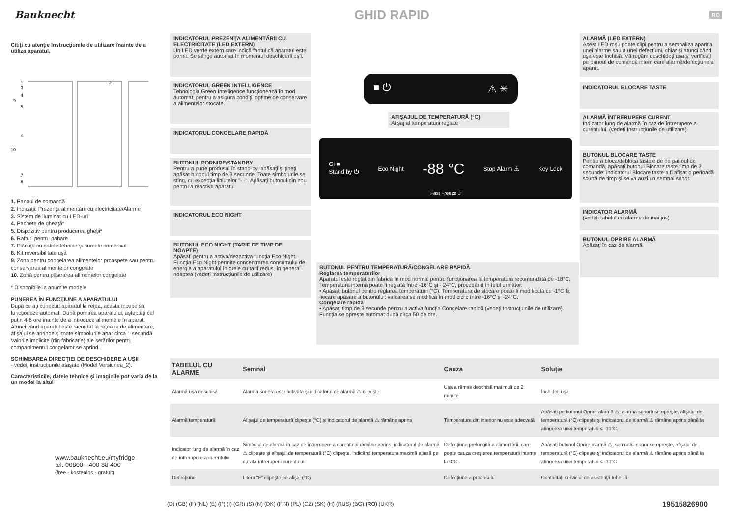Bauknecht GHID RAPID RO
Citiţi cu atenţie Instrucţiunile de utilizare înainte de a utiliza aparatul.
1
3
4
9
5
6
10
7
8
2
1. Panoul de comandă
2. Indicaţii: Prezenţa alimentării cu electricitate/Alarme
3. Sistem de iluminat cu LED-uri
4. Pachete de gheaţă*
5. Dispozitiv pentru producerea gheţii*
6. Rafturi pentru pahare
7. Plăcuţă cu datele tehnice şi numele comercial
8. Kit reversibilitate uşă
9. Zona pentru congelarea alimentelor proaspete sau pentru conservarea alimentelor congelate
10. Zonă pentru păstrarea alimentelor congelate
* Disponibile la anumite modele
PUNEREA ÎN FUNCŢIUNE A APARATULUI
După ce aţi conectat aparatul la reţea, acesta începe să funcţioneze automat. După pornirea aparatului, aşteptaţi cel puţin 4-6 ore înainte de a introduce alimentele în aparat. Atunci când aparatul este racordat la reţeaua de alimentare, afişajul se aprinde şi toate simbolurile apar circa 1 secundă. Valorile implicite (din fabricaţie) ale setărilor pentru compartimentul congelator se aprind.
SCHIMBAREA DIRECŢIEI DE DESCHIDERE A UŞII
- vedeţi instrucţiunile ataşate (Model Versiunea_2).
Caracteristicile, datele tehnice şi imaginile pot varia de la un model la altul
www.bauknecht.eu/myfridge
tel. 00800 - 400 88 400
(free - kostenlos - gratuit)
INDICATORUL PREZENŢA ALIMENTĂRII CU ELECTRICITATE (LED EXTERN)
Un LED verde extern care indică faptul că aparatul este pornit. Se stinge automat în momentul deschiderii uşii.
INDICATORUL GREEN INTELLIGENCE
Tehnologia Green Intelligence funcţionează în mod automat, pentru a asigura condiţii optime de conservare a alimentelor stocate.
INDICATORUL CONGELARE RAPIDĂ
BUTONUL PORNIRE/STANDBY
Pentru a pune produsul în stand-by, apăsaţi şi ţineţi apăsat butonul timp de 3 secunde. Toate simbolurile se sting, cu excepţia liniuţelor "- -". Apăsaţi butonul din nou pentru a reactiva aparatul
INDICATORUL ECO NIGHT
BUTONUL ECO NIGHT (TARIF DE TIMP DE NOAPTE)
Apăsaţi pentru a activa/dezactiva funcţia Eco Night. Funcţia Eco Night permite concentrarea consumului de energie a aparatului în orele cu tarif redus, în general noaptea (vedeţi Instrucţiunile de utilizare)
■ ⏻ ⚠ ✳
AFIŞAJUL DE TEMPERATURĂ (°C)
Afişaj al temperaturii reglate
Gi ■
Stand by ⏻ Eco Night -88 °C Stop Alarm ⚠ Key Lock
Fast Freeze 3"
ALARMĂ (LED EXTERN)
Acest LED roşu poate clipi pentru a semnaliza apariţia unei alarme sau a unei defecţiuni, chiar şi atunci când uşa este închisă. Vă rugăm deschideţi uşa şi verificaţi pe panoul de comandă intern care alarmă/defecţiune a apărut.
INDICATORUL BLOCARE TASTE
ALARMĂ ÎNTRERUPERE CURENT
Indicator lung de alarmă în caz de întrerupere a curentului. (vedeţi Instrucţiunile de utilizare)
BUTONUL BLOCARE TASTE
Pentru a bloca/debloca tastele de pe panoul de comandă, apăsaţi butonul Blocare taste timp de 3 secunde: indicatorul Blocare taste a fi afişat o perioadă scurtă de timp şi se va auzi un semnal sonor.
INDICATOR ALARMĂ
(vedeţi tabelul cu alarme de mai jos)
BUTONUL OPRIRE ALARMĂ
Apăsaţi în caz de alarmă.
BUTONUL PENTRU TEMPERATURĂ/CONGELARE RAPIDĂ.
Reglarea temperaturilor
Aparatul este reglat din fabrică în mod normal pentru funcţionarea la temperatura recomandată de -18°C. Temperatura internă poate fi reglată între -16°C şi - 24°C, procedând în felul următor:
• Apăsaţi butonul pentru reglarea temperaturii (°C). Temperatura de stocare poate fi modificată cu -1°C la fiecare apăsare a butonului: valoarea se modifică în mod ciclic între -16°C şi -24°C.
Congelare rapidă
• Apăsaţi timp de 3 secunde pentru a activa funcţia Congelare rapidă (vedeţi Instrucţiunile de utilizare). Funcţia se opreşte automat după circa 50 de ore.
| TABELUL CU ALARME | Semnal | Cauza | Soluţie |
| --- | --- | --- | --- |
| Alarmă uşă deschisă | Alarma sonoră este activată şi indicatorul de alarmă ⚠ clipeşte | Uşa a rămas deschisă mai mult de 2 minute | Închideţi uşa |
| Alarmă temperatură | Afişajul de temperatură clipeşte (°C) şi indicatorul de alarmă ⚠ rămâne aprins | Temperatura din interior nu este adecvată | Apăsaţi pe butonul Oprire alarmă ⚠; alarma sonoră se opreşte, afişajul de temperatură (°C) clipeşte şi indicatorul de alarmă ⚠ rămâne aprins până la atingerea unei temperaturi < -10°C. |
| Indicator lung de alarmă în caz de întrerupere a curentului | Simbolul de alarmă în caz de întrerupere a curentului rămâne aprins, indicatorul de alarmă ⚠ clipeşte şi afişajul de temperatură (°C) clipeşte, indicând temperatura maximă atinsă pe durata întreruperii curentului. | Defecţiune prelungită a alimentării, care poate cauza creşterea temperaturii interne la 0°C | Apăsaţi butonul Oprire alarmă ⚠; semnalul sonor se opreşte, afişajul de temperatură (°C) clipeşte şi indicatorul de alarmă ⚠ rămâne aprins până la atingerea unei temperaturi < -10°C |
| Defecţiune | Litera "F" clipeşte pe afişaj (°C) | Defecţiune a produsului | Contactaţi serviciul de asistenţă tehnică |
(D) (GB) (F) (NL) (E) (P) (I) (GR) (S) (N) (DK) (FIN) (PL) (CZ) (SK) (H) (RUS) (BG) (RO) (UKR)
19515826900